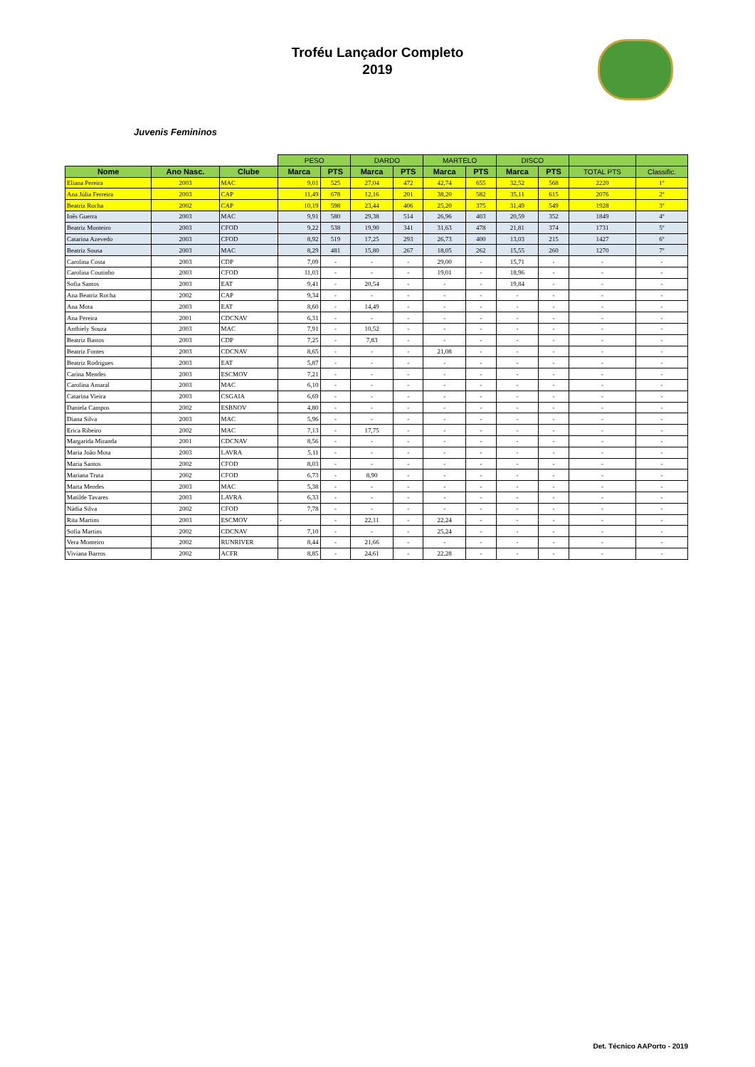Troféu Lançador Completo
2019
Juvenis Femininos
| | | | PESO | | DARDO | | MARTELO | | DISCO | | | |
| Nome | Ano Nasc. | Clube | Marca | PTS | Marca | PTS | Marca | PTS | Marca | PTS | TOTAL PTS | Classific. |
| Eliana Pereira | 2003 | MAC | 9,01 | 525 | 27,04 | 472 | 42,74 | 655 | 32,52 | 568 | 2220 | 1º |
| Ana Júlia Ferreira | 2003 | CAP | 11,49 | 678 | 12,16 | 201 | 38,20 | 582 | 35,11 | 615 | 2076 | 2º |
| Beatriz Rocha | 2002 | CAP | 10,19 | 598 | 23,44 | 406 | 25,20 | 375 | 31,49 | 549 | 1928 | 3º |
| Inês Guerra | 2003 | MAC | 9,91 | 580 | 29,38 | 514 | 26,96 | 403 | 20,59 | 352 | 1849 | 4º |
| Beatriz Monteiro | 2003 | CFOD | 9,22 | 538 | 19,90 | 341 | 31,63 | 478 | 21,81 | 374 | 1731 | 5º |
| Catarina Azevedo | 2003 | CFOD | 8,92 | 519 | 17,25 | 293 | 26,73 | 400 | 13,03 | 215 | 1427 | 6º |
| Beatriz Sousa | 2003 | MAC | 8,29 | 481 | 15,80 | 267 | 18,05 | 262 | 15,55 | 260 | 1270 | 7º |
| Carolina Costa | 2003 | CDP | 7,09 | - | - | - | 29,00 | - | 15,71 | - | - | - |
| Carolina Coutinho | 2003 | CFOD | 11,03 | - | - | - | 19,01 | - | 18,96 | - | - | - |
| Sofia Santos | 2003 | EAT | 9,41 | - | 20,54 | - | - | - | 19,84 | - | - | - |
| Ana Beatriz Rocha | 2002 | CAP | 9,34 | - | - | - | - | - | - | - | - | - |
| Ana Mota | 2003 | EAT | 8,60 | - | 14,49 | - | - | - | - | - | - | - |
| Ana Pereira | 2001 | CDCNAV | 6,31 | - | - | - | - | - | - | - | - | - |
| Anthiely Souza | 2003 | MAC | 7,91 | - | 10,52 | - | - | - | - | - | - | - |
| Beatriz Bastos | 2003 | CDP | 7,25 | - | 7,83 | - | - | - | - | - | - | - |
| Beatriz Fontes | 2003 | CDCNAV | 8,65 | - | - | - | 21,08 | - | - | - | - | - |
| Beatriz Rodrigues | 2003 | EAT | 5,87 | - | - | - | - | - | - | - | - | - |
| Carina Mendes | 2003 | ESCMOV | 7,21 | - | - | - | - | - | - | - | - | - |
| Carolina Amaral | 2003 | MAC | 6,10 | - | - | - | - | - | - | - | - | - |
| Catarina Vieira | 2003 | CSGAIA | 6,69 | - | - | - | - | - | - | - | - | - |
| Daniela Campos | 2002 | ESBNOV | 4,80 | - | - | - | - | - | - | - | - | - |
| Diana Silva | 2003 | MAC | 5,96 | - | - | - | - | - | - | - | - | - |
| Erica Ribeiro | 2002 | MAC | 7,13 | - | 17,75 | - | - | - | - | - | - | - |
| Margarida Miranda | 2001 | CDCNAV | 8,56 | - | - | - | - | - | - | - | - | - |
| Maria João Mota | 2003 | LAVRA | 5,11 | - | - | - | - | - | - | - | - | - |
| Maria Santos | 2002 | CFOD | 8,03 | - | - | - | - | - | - | - | - | - |
| Mariana Truta | 2002 | CFOD | 6,73 | - | 8,90 | - | - | - | - | - | - | - |
| Marta Mendes | 2003 | MAC | 5,38 | - | - | - | - | - | - | - | - | - |
| Matilde Tavares | 2003 | LAVRA | 6,33 | - | - | - | - | - | - | - | - | - |
| Nádia Silva | 2002 | CFOD | 7,78 | - | - | - | - | - | - | - | - | - |
| Rita Martins | 2003 | ESCMOV | - | - | 22,11 | - | 22,24 | - | - | - | - | - |
| Sofia Martins | 2002 | CDCNAV | 7,10 | - | - | - | 25,24 | - | - | - | - | - |
| Vera Monteiro | 2002 | RUNRIVER | 8,44 | - | 21,66 | - | - | - | - | - | - | - |
| Viviana Barros | 2002 | ACFR | 8,85 | - | 24,61 | - | 22,28 | - | - | - | - | - |
Det. Técnico AAPorto - 2019